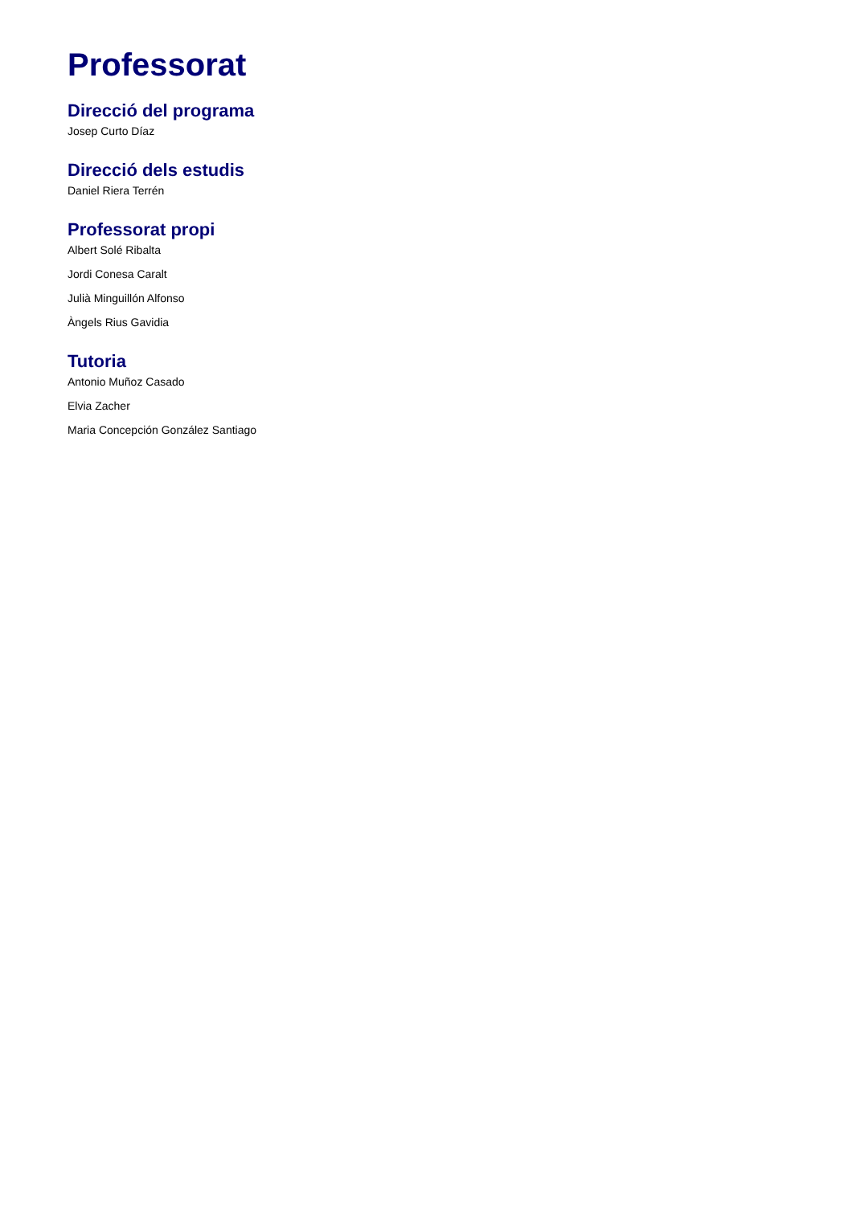Professorat
Direcció del programa
Josep Curto Díaz
Direcció dels estudis
Daniel Riera Terrén
Professorat propi
Albert Solé Ribalta
Jordi Conesa Caralt
Julià Minguillón Alfonso
Àngels Rius Gavidia
Tutoria
Antonio Muñoz Casado
Elvia Zacher
Maria Concepción González Santiago